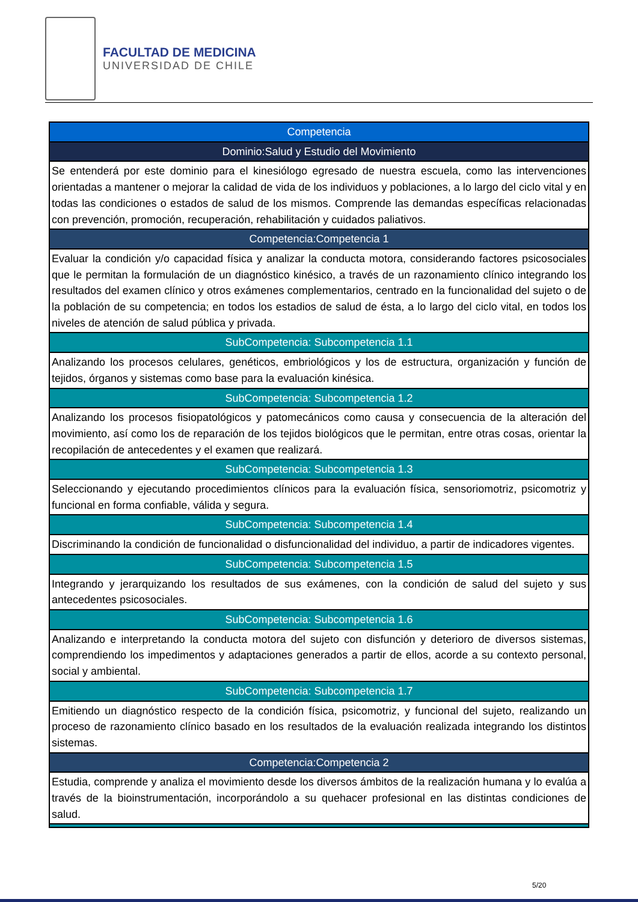FACULTAD DE MEDICINA
UNIVERSIDAD DE CHILE
| Competencia |
| Dominio:Salud y Estudio del Movimiento |
| Se entenderá por este dominio para el kinesiólogo egresado de nuestra escuela, como las intervenciones orientadas a mantener o mejorar la calidad de vida de los individuos y poblaciones, a lo largo del ciclo vital y en todas las condiciones o estados de salud de los mismos. Comprende las demandas específicas relacionadas con prevención, promoción, recuperación, rehabilitación y cuidados paliativos. |
| Competencia:Competencia 1 |
| Evaluar la condición y/o capacidad física y analizar la conducta motora, considerando factores psicosociales que le permitan la formulación de un diagnóstico kinésico, a través de un razonamiento clínico integrando los resultados del examen clínico y otros exámenes complementarios, centrado en la funcionalidad del sujeto o de la población de su competencia; en todos los estadios de salud de ésta, a lo largo del ciclo vital, en todos los niveles de atención de salud pública y privada. |
| SubCompetencia: Subcompetencia 1.1 |
| Analizando los procesos celulares, genéticos, embriológicos y los de estructura, organización y función de tejidos, órganos y sistemas como base para la evaluación kinésica. |
| SubCompetencia: Subcompetencia 1.2 |
| Analizando los procesos fisiopatológicos y patomecánicos como causa y consecuencia de la alteración del movimiento, así como los de reparación de los tejidos biológicos que le permitan, entre otras cosas, orientar la recopilación de antecedentes y el examen que realizará. |
| SubCompetencia: Subcompetencia 1.3 |
| Seleccionando y ejecutando procedimientos clínicos para la evaluación física, sensoriomotriz, psicomotriz y funcional en forma confiable, válida y segura. |
| SubCompetencia: Subcompetencia 1.4 |
| Discriminando la condición de funcionalidad o disfuncionalidad del individuo, a partir de indicadores vigentes. |
| SubCompetencia: Subcompetencia 1.5 |
| Integrando y jerarquizando los resultados de sus exámenes, con la condición de salud del sujeto y sus antecedentes psicosociales. |
| SubCompetencia: Subcompetencia 1.6 |
| Analizando e interpretando la conducta motora del sujeto con disfunción y deterioro de diversos sistemas, comprendiendo los impedimentos y adaptaciones generados a partir de ellos, acorde a su contexto personal, social y ambiental. |
| SubCompetencia: Subcompetencia 1.7 |
| Emitiendo un diagnóstico respecto de la condición física, psicomotriz, y funcional del sujeto, realizando un proceso de razonamiento clínico basado en los resultados de la evaluación realizada integrando los distintos sistemas. |
| Competencia:Competencia 2 |
| Estudia, comprende y analiza el movimiento desde los diversos ámbitos de la realización humana y lo evalúa a través de la bioinstrumentación, incorporándolo a su quehacer profesional en las distintas condiciones de salud. |
5/20